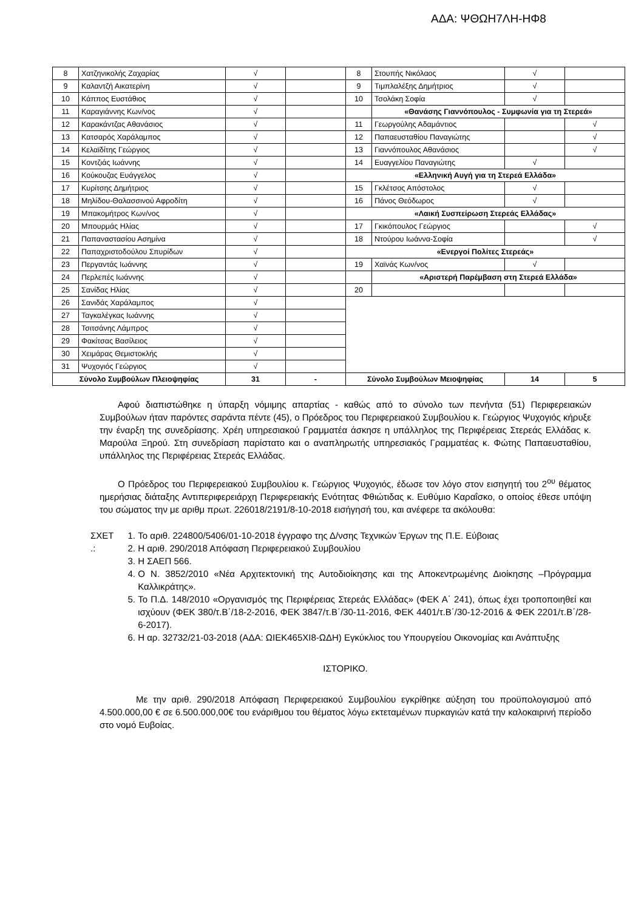ΑΔΑ: ΨΘΩΗ7ΛΗ-ΗΦ8
| 8 | Χατζηνικολής Ζαχαρίας | √ | | 8 | Στουπής Νικόλαος | √ | |
| 9 | Καλαντζή Αικατερίνη | √ | | 9 | Τιμπλαλέξης Δημήτριος | √ | |
| 10 | Κάππος Ευστάθιος | √ | | 10 | Τσολάκη Σοφία | √ | |
| 11 | Καραγιάννης Κων/νος | √ | | | «Θανάσης Γιαννόπουλος - Συμφωνία για τη Στερεά» | | |
| 12 | Καρακάντζας Αθανάσιος | √ | | 11 | Γεωργούλης Αδαμάντιος | | √ |
| 13 | Κατσαρός Χαράλαμπος | √ | | 12 | Παπαευσταθίου Παναγιώτης | | √ |
| 14 | Κελαϊδίτης Γεώργιος | √ | | 13 | Γιαννόπουλος Αθανάσιος | | √ |
| 15 | Κοντζιάς Ιωάννης | √ | | 14 | Ευαγγελίου Παναγιώτης | √ | |
| 16 | Κούκουζας Ευάγγελος | √ | | «Ελληνική Αυγή για τη Στερεά Ελλάδα» | | | |
| 17 | Κυρίτσης Δημήτριος | √ | | 15 | Γκλέτσος Απόστολος | √ | |
| 18 | Μηλίδου-Θαλασσινού Αφροδίτη | √ | | 16 | Πάνος Θεόδωρος | √ | |
| 19 | Μπακομήτρος Κων/νος | √ | | «Λαική Συσπείρωση Στερεάς Ελλάδας» | | | |
| 20 | Μπουρμάς Ηλίας | √ | | 17 | Γκικόπουλος Γεώργιος | | √ |
| 21 | Παπαναστασίου Ασημίνα | √ | | 18 | Ντούρου Ιωάννα-Σοφία | | √ |
| 22 | Παπαχριστοδούλου Σπυρίδων | √ | | «Ενεργοί Πολίτες Στερεάς» | | | |
| 23 | Περγαντάς Ιωάννης | √ | | 19 | Χαϊνάς Κων/νος | √ | |
| 24 | Περλεπές Ιωάννης | √ | | | «Αριστερή Παρέμβαση στη Στερεά Ελλάδα» | | |
| 25 | Σανίδας Ηλίας | √ | | 20 | | | |
| 26 | Σανιδάς Χαράλαμπος | √ | | | | | |
| 27 | Ταγκαλέγκας Ιωάννης | √ | | | | | |
| 28 | Τσιτσάνης Λάμπρος | √ | | | | | |
| 29 | Φακίτσας Βασίλειος | √ | | | | | |
| 30 | Χειμάρας Θεμιστοκλής | √ | | | | | |
| 31 | Ψυχογιός Γεώργιος | √ | | | | | |
| Σύνολο Συμβούλων Πλειοψηφίας | | 31 | - | Σύνολο Συμβούλων Μειοψηφίας | | 14 | 5 |
Αφού διαπιστώθηκε η ύπαρξη νόμιμης απαρτίας - καθώς από το σύνολο των πενήντα (51) Περιφερειακών Συμβούλων ήταν παρόντες σαράντα πέντε (45), ο Πρόεδρος του Περιφερειακού Συμβουλίου κ. Γεώργιος Ψυχογιός κήρυξε την έναρξη της συνεδρίασης. Χρέη υπηρεσιακού Γραμματέα άσκησε η υπάλληλος της Περιφέρειας Στερεάς Ελλάδας κ. Μαρούλα Ξηρού. Στη συνεδρίαση παρίστατο και ο αναπληρωτής υπηρεσιακός Γραμματέας κ. Φώτης Παπαευσταθίου, υπάλληλος της Περιφέρειας Στερεάς Ελλάδας.
Ο Πρόεδρος του Περιφερειακού Συμβουλίου κ. Γεώργιος Ψυχογιός, έδωσε τον λόγο στον εισηγητή του 2<sup>ου</sup> θέματος ημερήσιας διάταξης Αντιπεριφερειάρχη Περιφερειακής Ενότητας Φθιώτιδας κ. Ευθύμιο Καραΐσκο, ο οποίος έθεσε υπόψη του σώματος την με αριθμ πρωτ. 226018/2191/8-10-2018 εισήγησή του, και ανέφερε τα ακόλουθα:
ΣΧΕΤ .:
1. Το αριθ. 224800/5406/01-10-2018 έγγραφο της Δ/νσης Τεχνικών Έργων της Π.Ε. Εύβοιας
2. Η αριθ. 290/2018 Απόφαση Περιφερειακού Συμβουλίου
3. Η ΣΑΕΠ 566.
4. Ο Ν. 3852/2010 «Νέα Αρχιτεκτονική της Αυτοδιοίκησης και της Αποκεντρωμένης Διοίκησης –Πρόγραμμα Καλλικράτης».
5. Το Π.Δ. 148/2010 «Οργανισμός της Περιφέρειας Στερεάς Ελλάδας» (ΦΕΚ Α΄ 241), όπως έχει τροποποιηθεί και ισχύουν (ΦΕΚ 380/τ.Β΄/18-2-2016, ΦΕΚ 3847/τ.Β΄/30-11-2016, ΦΕΚ 4401/τ.Β΄/30-12-2016 & ΦΕΚ 2201/τ.Β΄/28-6-2017).
6. Η αρ. 32732/21-03-2018 (ΑΔΑ: ΩΙΕΚ465ΧΙ8-ΩΔΗ) Εγκύκλιος του Υπουργείου Οικονομίας και Ανάπτυξης
ΙΣΤΟΡΙΚΟ.
Με την αριθ. 290/2018 Απόφαση Περιφερειακού Συμβουλίου εγκρίθηκε αύξηση του προϋπολογισμού από 4.500.000,00 € σε 6.500.000,00€ του ενάριθμου του θέματος λόγω εκτεταμένων πυρκαγιών κατά την καλοκαιρινή περίοδο στο νομό Ευβοίας.